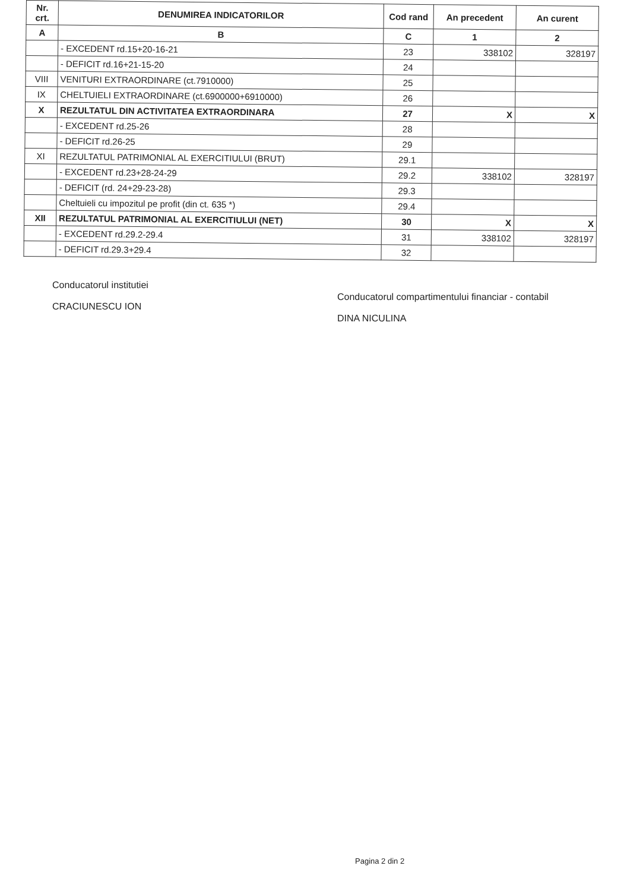| Nr. crt. | DENUMIREA INDICATORILOR | Cod rand | An precedent | An curent |
| --- | --- | --- | --- | --- |
| A | B | C | 1 | 2 |
| | - EXCEDENT rd.15+20-16-21 | 23 | 338102 | 328197 |
| | - DEFICIT rd.16+21-15-20 | 24 | | |
| VIII | VENITURI EXTRAORDINARE (ct.7910000) | 25 | | |
| IX | CHELTUIELI EXTRAORDINARE (ct.6900000+6910000) | 26 | | |
| X | REZULTATUL DIN ACTIVITATEA EXTRAORDINARA | 27 | X | X |
| | - EXCEDENT rd.25-26 | 28 | | |
| | - DEFICIT rd.26-25 | 29 | | |
| XI | REZULTATUL PATRIMONIAL AL EXERCITIULUI (BRUT) | 29.1 | | |
| | - EXCEDENT rd.23+28-24-29 | 29.2 | 338102 | 328197 |
| | - DEFICIT (rd. 24+29-23-28) | 29.3 | | |
| | Cheltuieli cu impozitul pe profit (din ct. 635 *) | 29.4 | | |
| XII | REZULTATUL PATRIMONIAL AL EXERCITIULUI (NET) | 30 | X | X |
| | - EXCEDENT rd.29.2-29.4 | 31 | 338102 | 328197 |
| | - DEFICIT rd.29.3+29.4 | 32 | | |
Conducatorul institutiei
CRACIUNESCU ION
Conducatorul compartimentului financiar - contabil
DINA NICULINA
Pagina 2 din 2